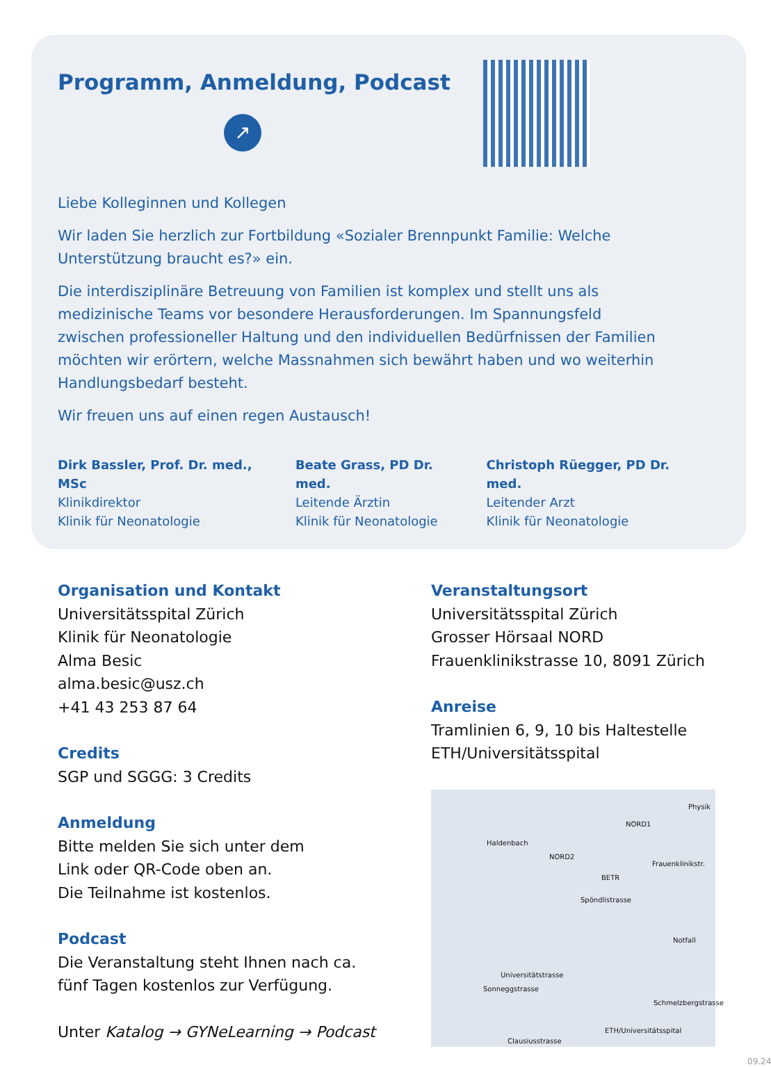Programm, Anmeldung, Podcast
↗
Liebe Kolleginnen und Kollegen
Wir laden Sie herzlich zur Fortbildung «Sozialer Brennpunkt Familie: Welche Unterstützung braucht es?» ein.
Die interdisziplinäre Betreuung von Familien ist komplex und stellt uns als medizinische Teams vor besondere Herausforderungen. Im Spannungsfeld zwischen professioneller Haltung und den individuellen Bedürfnissen der Familien möchten wir erörtern, welche Massnahmen sich bewährt haben und wo weiterhin Handlungsbedarf besteht.
Wir freuen uns auf einen regen Austausch!
Dirk Bassler, Prof. Dr. med., MSc
Klinikdirektor
Klinik für Neonatologie
Beate Grass, PD Dr. med.
Leitende Ärztin
Klinik für Neonatologie
Christoph Rüegger, PD Dr. med.
Leitender Arzt
Klinik für Neonatologie
Organisation und Kontakt
Universitätsspital Zürich
Klinik für Neonatologie
Alma Besic
alma.besic@usz.ch
+41 43 253 87 64
Credits
SGP und SGGG: 3 Credits
Anmeldung
Bitte melden Sie sich unter dem
Link oder QR-Code oben an.
Die Teilnahme ist kostenlos.
Podcast
Die Veranstaltung steht Ihnen nach ca.
fünf Tagen kostenlos zur Verfügung.
Unter Katalog → GYNeLearning → Podcast
Veranstaltungsort
Universitätsspital Zürich
Grosser Hörsaal NORD
Frauenklinikstrasse 10, 8091 Zürich
Anreise
Tramlinien 6, 9, 10 bis Haltestelle
ETH/Universitätsspital
Haldenbach
NORD2
NORD1
BETR
Spöndlistrasse
Frauenklinikstr.
Notfall
Universitätstrasse
Sonneggstrasse
ETH/Universitätsspital
Clausiusstrasse
Schmelzbergstrasse
Physik
09.24